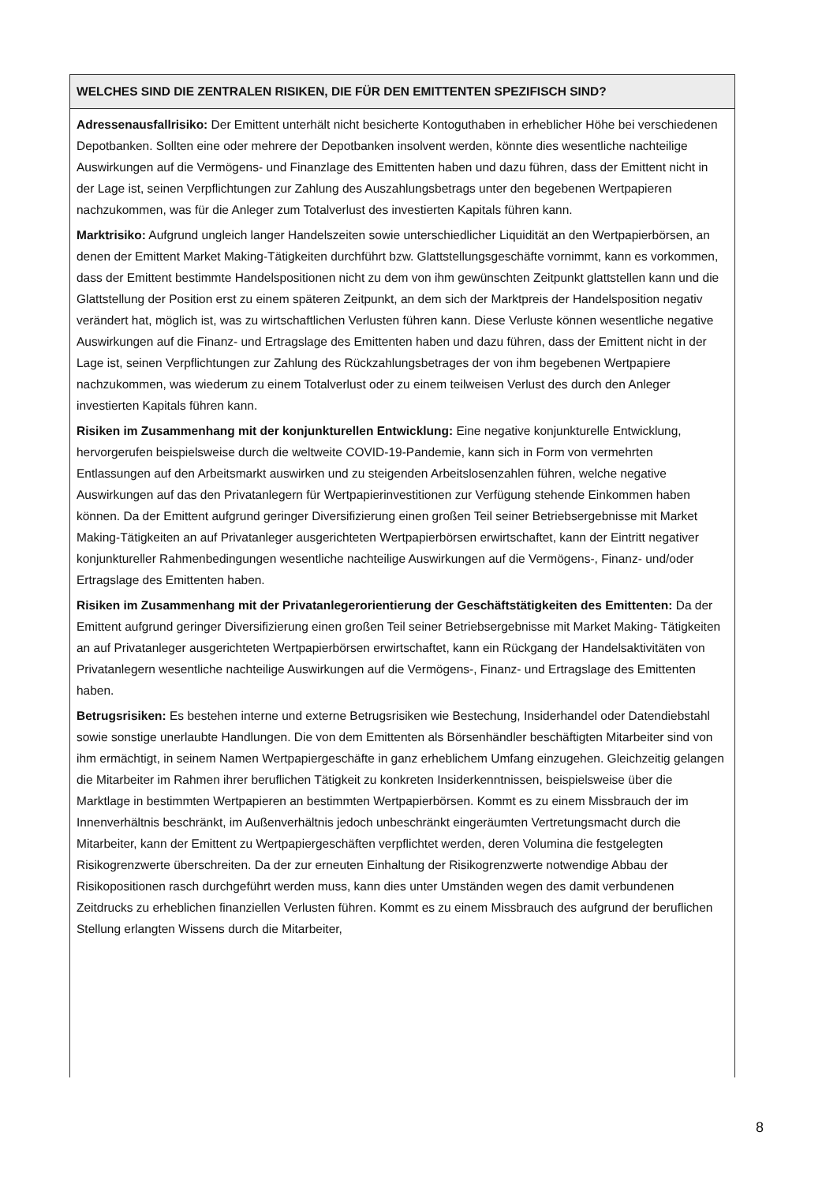WELCHES SIND DIE ZENTRALEN RISIKEN, DIE FÜR DEN EMITTENTEN SPEZIFISCH SIND?
Adressenausfallrisiko: Der Emittent unterhält nicht besicherte Kontoguthaben in erheblicher Höhe bei verschiedenen Depotbanken. Sollten eine oder mehrere der Depotbanken insolvent werden, könnte dies wesentliche nachteilige Auswirkungen auf die Vermögens- und Finanzlage des Emittenten haben und dazu führen, dass der Emittent nicht in der Lage ist, seinen Verpflichtungen zur Zahlung des Auszahlungsbetrags unter den begebenen Wertpapieren nachzukommen, was für die Anleger zum Totalverlust des investierten Kapitals führen kann.
Marktrisiko: Aufgrund ungleich langer Handelszeiten sowie unterschiedlicher Liquidität an den Wertpapierbörsen, an denen der Emittent Market Making-Tätigkeiten durchführt bzw. Glattstellungsgeschäfte vornimmt, kann es vorkommen, dass der Emittent bestimmte Handelspositionen nicht zu dem von ihm gewünschten Zeitpunkt glattstellen kann und die Glattstellung der Position erst zu einem späteren Zeitpunkt, an dem sich der Marktpreis der Handelsposition negativ verändert hat, möglich ist, was zu wirtschaftlichen Verlusten führen kann. Diese Verluste können wesentliche negative Auswirkungen auf die Finanz- und Ertragslage des Emittenten haben und dazu führen, dass der Emittent nicht in der Lage ist, seinen Verpflichtungen zur Zahlung des Rückzahlungsbetrages der von ihm begebenen Wertpapiere nachzukommen, was wiederum zu einem Totalverlust oder zu einem teilweisen Verlust des durch den Anleger investierten Kapitals führen kann.
Risiken im Zusammenhang mit der konjunkturellen Entwicklung: Eine negative konjunkturelle Entwicklung, hervorgerufen beispielsweise durch die weltweite COVID-19-Pandemie, kann sich in Form von vermehrten Entlassungen auf den Arbeitsmarkt auswirken und zu steigenden Arbeitslosenzahlen führen, welche negative Auswirkungen auf das den Privatanlegern für Wertpapierinvestitionen zur Verfügung stehende Einkommen haben können. Da der Emittent aufgrund geringer Diversifizierung einen großen Teil seiner Betriebsergebnisse mit Market Making-Tätigkeiten an auf Privatanleger ausgerichteten Wertpapierbörsen erwirtschaftet, kann der Eintritt negativer konjunktureller Rahmenbedingungen wesentliche nachteilige Auswirkungen auf die Vermögens-, Finanz- und/oder Ertragslage des Emittenten haben.
Risiken im Zusammenhang mit der Privatanlegerorientierung der Geschäftstätigkeiten des Emittenten: Da der Emittent aufgrund geringer Diversifizierung einen großen Teil seiner Betriebsergebnisse mit Market Making- Tätigkeiten an auf Privatanleger ausgerichteten Wertpapierbörsen erwirtschaftet, kann ein Rückgang der Handelsaktivitäten von Privatanlegern wesentliche nachteilige Auswirkungen auf die Vermögens-, Finanz- und Ertragslage des Emittenten haben.
Betrugsrisiken: Es bestehen interne und externe Betrugsrisiken wie Bestechung, Insiderhandel oder Datendiebstahl sowie sonstige unerlaubte Handlungen. Die von dem Emittenten als Börsenhändler beschäftigten Mitarbeiter sind von ihm ermächtigt, in seinem Namen Wertpapiergeschäfte in ganz erheblichem Umfang einzugehen. Gleichzeitig gelangen die Mitarbeiter im Rahmen ihrer beruflichen Tätigkeit zu konkreten Insiderkenntnissen, beispielsweise über die Marktlage in bestimmten Wertpapieren an bestimmten Wertpapierbörsen. Kommt es zu einem Missbrauch der im Innenverhältnis beschränkt, im Außenverhältnis jedoch unbeschränkt eingeräumten Vertretungsmacht durch die Mitarbeiter, kann der Emittent zu Wertpapiergeschäften verpflichtet werden, deren Volumina die festgelegten Risikogrenzwerte überschreiten. Da der zur erneuten Einhaltung der Risikogrenzwerte notwendige Abbau der Risikopositionen rasch durchgeführt werden muss, kann dies unter Umständen wegen des damit verbundenen Zeitdrucks zu erheblichen finanziellen Verlusten führen. Kommt es zu einem Missbrauch des aufgrund der beruflichen Stellung erlangten Wissens durch die Mitarbeiter,
8